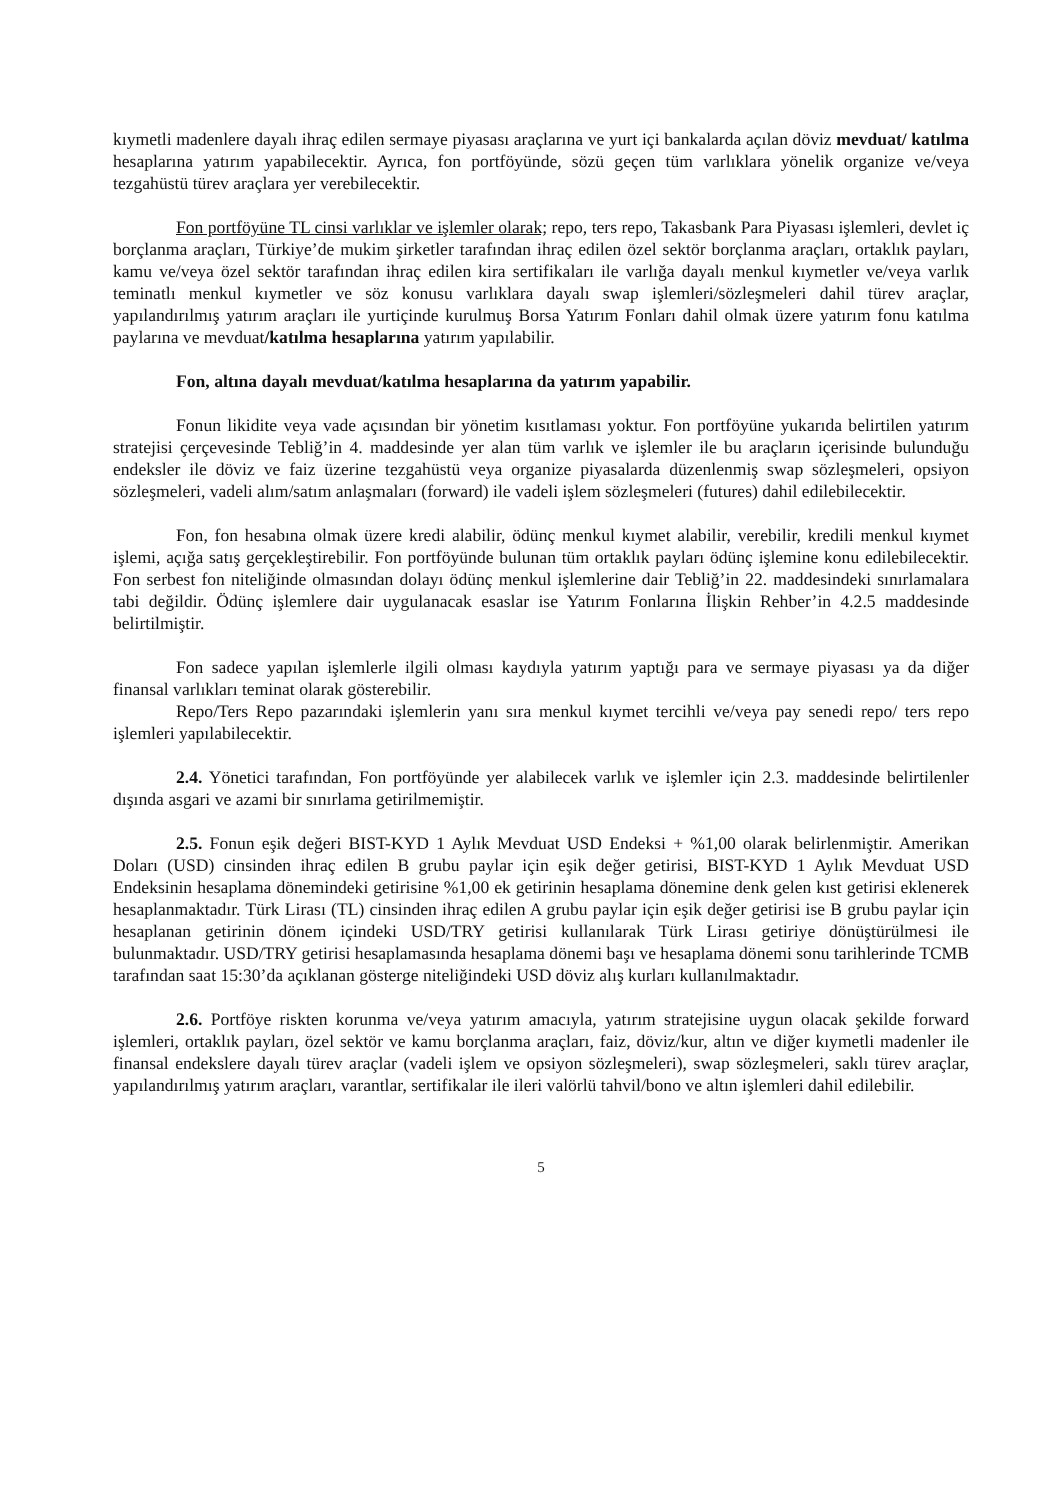kıymetli madenlere dayalı ihraç edilen sermaye piyasası araçlarına ve yurt içi bankalarda açılan döviz mevduat/ katılma hesaplarına yatırım yapabilecektir. Ayrıca, fon portföyünde, sözü geçen tüm varlıklara yönelik organize ve/veya tezgahüstü türev araçlara yer verebilecektir.
Fon portföyüne TL cinsi varlıklar ve işlemler olarak; repo, ters repo, Takasbank Para Piyasası işlemleri, devlet iç borçlanma araçları, Türkiye’de mukim şirketler tarafından ihraç edilen özel sektör borçlanma araçları, ortaklık payları, kamu ve/veya özel sektör tarafından ihraç edilen kira sertifikaları ile varlığa dayalı menkul kıymetler ve/veya varlık teminatlı menkul kıymetler ve söz konusu varlıklara dayalı swap işlemleri/sözleşmeleri dahil türev araçlar, yapılandırılmış yatırım araçları ile yurtiçinde kurulmuş Borsa Yatırım Fonları dahil olmak üzere yatırım fonu katılma paylarına ve mevduat/katılma hesaplarına yatırım yapılabilir.
Fon, altına dayalı mevduat/katılma hesaplarına da yatırım yapabilir.
Fonun likidite veya vade açısından bir yönetim kısıtlaması yoktur. Fon portföyüne yukarıda belirtilen yatırım stratejisi çerçevesinde Tebliğ’in 4. maddesinde yer alan tüm varlık ve işlemler ile bu araçların içerisinde bulunduğu endeksler ile döviz ve faiz üzerine tezgahüstü veya organize piyasalarda düzenlenmiş swap sözleşmeleri, opsiyon sözleşmeleri, vadeli alım/satım anlaşmaları (forward) ile vadeli işlem sözleşmeleri (futures) dahil edilebilecektir.
Fon, fon hesabına olmak üzere kredi alabilir, ödünç menkul kıymet alabilir, verebilir, kredili menkul kıymet işlemi, açığa satış gerçekleştirebilir. Fon portföyünde bulunan tüm ortaklık payları ödünç işlemine konu edilebilecektir. Fon serbest fon niteliğinde olmasından dolayı ödünç menkul işlemlerine dair Tebliğ’in 22. maddesindeki sınırlamalara tabi değildir. Ödünç işlemlere dair uygulanacak esaslar ise Yatırım Fonlarına İlişkin Rehber’in 4.2.5 maddesinde belirtilmiştir.
Fon sadece yapılan işlemlerle ilgili olması kaydıyla yatırım yaptığı para ve sermaye piyasası ya da diğer finansal varlıkları teminat olarak gösterebilir.
Repo/Ters Repo pazarındaki işlemlerin yanı sıra menkul kıymet tercihli ve/veya pay senedi repo/ ters repo işlemleri yapılabilecektir.
2.4. Yönetici tarafından, Fon portföyünde yer alabilecek varlık ve işlemler için 2.3. maddesinde belirtilenler dışında asgari ve azami bir sınırlama getirilmemiştir.
2.5. Fonun eşik değeri BIST-KYD 1 Aylık Mevduat USD Endeksi + %1,00 olarak belirlenmiştir. Amerikan Doları (USD) cinsinden ihraç edilen B grubu paylar için eşik değer getirisi, BIST-KYD 1 Aylık Mevduat USD Endeksinin hesaplama dönemindeki getirisine %1,00 ek getirinin hesaplama dönemine denk gelen kıst getirisi eklenerek hesaplanmaktadır. Türk Lirası (TL) cinsinden ihraç edilen A grubu paylar için eşik değer getirisi ise B grubu paylar için hesaplanan getirinin dönem içindeki USD/TRY getirisi kullanılarak Türk Lirası getiriye dönüştürülmesi ile bulunmaktadır. USD/TRY getirisi hesaplamasında hesaplama dönemi başı ve hesaplama dönemi sonu tarihlerinde TCMB tarafından saat 15:30’da açıklanan gösterge niteliğindeki USD döviz alış kurları kullanılmaktadır.
2.6. Portföye riskten korunma ve/veya yatırım amacıyla, yatırım stratejisine uygun olacak şekilde forward işlemleri, ortaklık payları, özel sektör ve kamu borçlanma araçları, faiz, döviz/kur, altın ve diğer kıymetli madenler ile finansal endekslere dayalı türev araçlar (vadeli işlem ve opsiyon sözleşmeleri), swap sözleşmeleri, saklı türev araçlar, yapılandırılmış yatırım araçları, varantlar, sertifikalar ile ileri valörlü tahvil/bono ve altın işlemleri dahil edilebilir.
5